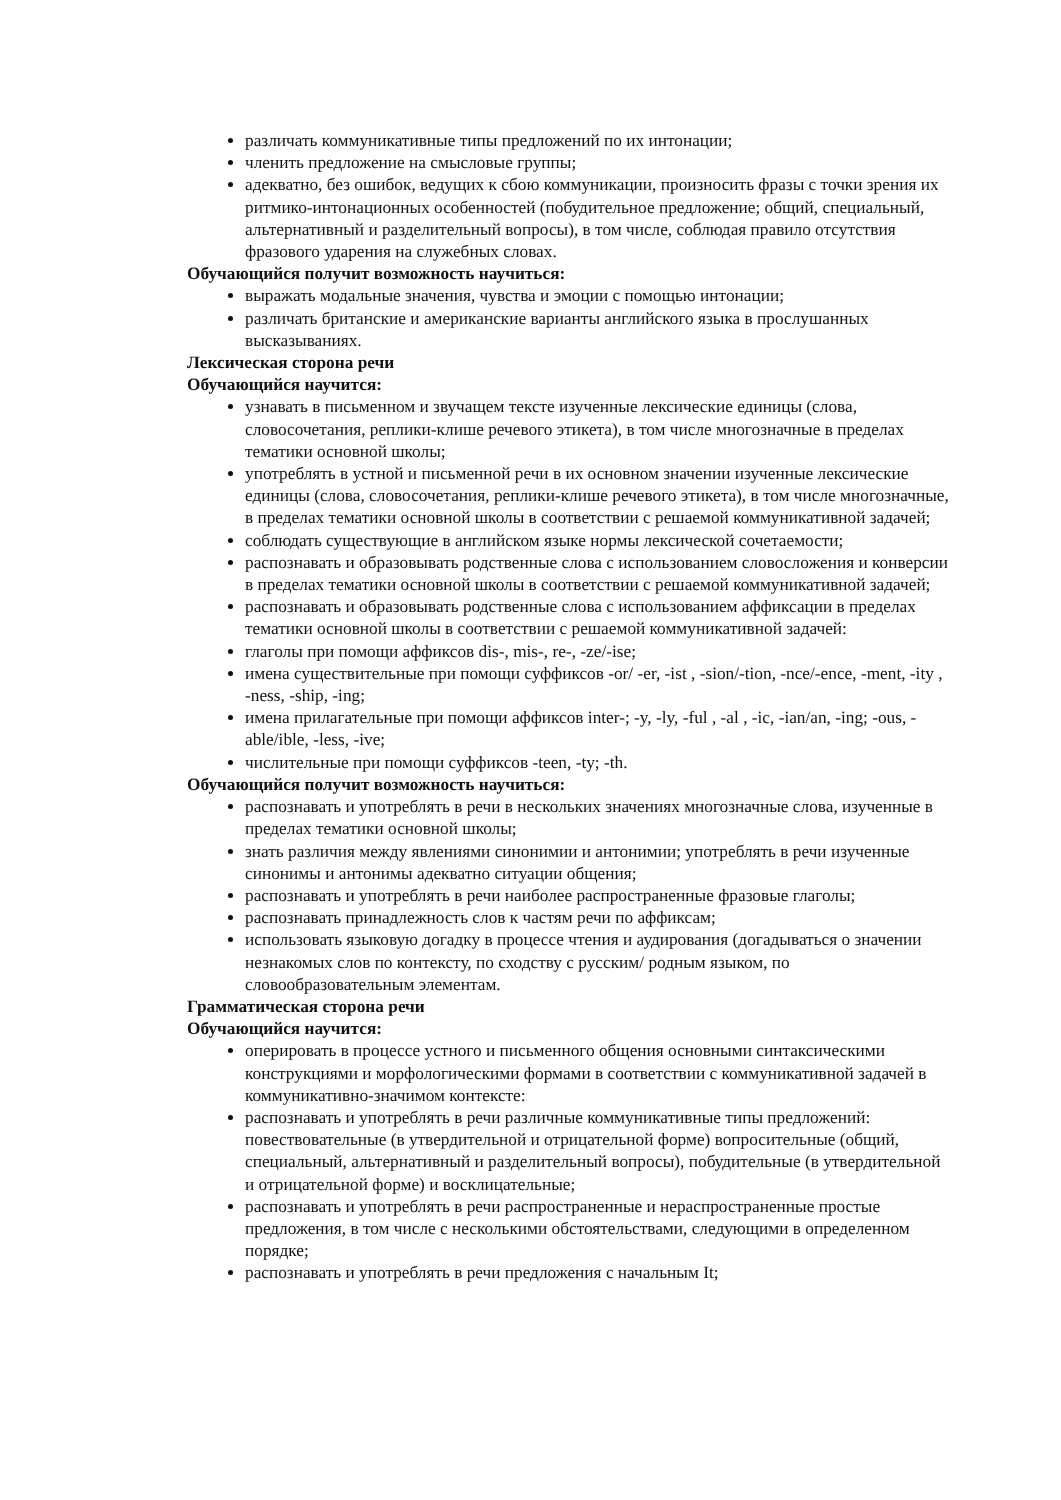различать коммуникативные типы предложений по их интонации;
членить предложение на смысловые группы;
адекватно, без ошибок, ведущих к сбою коммуникации, произносить фразы с точки зрения их ритмико-интонационных особенностей (побудительное предложение; общий, специальный, альтернативный и разделительный вопросы), в том числе, соблюдая правило отсутствия фразового ударения на служебных словах.
Обучающийся получит возможность научиться:
выражать модальные значения, чувства и эмоции с помощью интонации;
различать британские и американские варианты английского языка в прослушанных высказываниях.
Лексическая сторона речи
Обучающийся научится:
узнавать в письменном и звучащем тексте изученные лексические единицы (слова, словосочетания, реплики-клише речевого этикета), в том числе многозначные в пределах тематики основной школы;
употреблять в устной и письменной речи в их основном значении изученные лексические единицы (слова, словосочетания, реплики-клише речевого этикета), в том числе многозначные, в пределах тематики основной школы в соответствии с решаемой коммуникативной задачей;
соблюдать существующие в английском языке нормы лексической сочетаемости;
распознавать и образовывать родственные слова с использованием словосложения и конверсии в пределах тематики основной школы в соответствии с решаемой коммуникативной задачей;
распознавать и образовывать родственные слова с использованием аффиксации в пределах тематики основной школы в соответствии с решаемой коммуникативной задачей:
глаголы при помощи аффиксов dis-, mis-, re-, -ze/-ise;
имена существительные при помощи суффиксов -or/ -er, -ist , -sion/-tion, -nce/-ence, -ment, -ity , -ness, -ship, -ing;
имена прилагательные при помощи аффиксов inter-; -y, -ly, -ful , -al , -ic, -ian/an, -ing; -ous, -able/ible, -less, -ive;
числительные при помощи суффиксов -teen, -ty; -th.
Обучающийся получит возможность научиться:
распознавать и употреблять в речи в нескольких значениях многозначные слова, изученные в пределах тематики основной школы;
знать различия между явлениями синонимии и антонимии; употреблять в речи изученные синонимы и антонимы адекватно ситуации общения;
распознавать и употреблять в речи наиболее распространенные фразовые глаголы;
распознавать принадлежность слов к частям речи по аффиксам;
использовать языковую догадку в процессе чтения и аудирования (догадываться о значении незнакомых слов по контексту, по сходству с русским/ родным языком, по словообразовательным элементам.
Грамматическая сторона речи
Обучающийся научится:
оперировать в процессе устного и письменного общения основными синтаксическими конструкциями и морфологическими формами в соответствии с коммуникативной задачей в коммуникативно-значимом контексте:
распознавать и употреблять в речи различные коммуникативные типы предложений: повествовательные (в утвердительной и отрицательной форме) вопросительные (общий, специальный, альтернативный и разделительный вопросы), побудительные (в утвердительной и отрицательной форме) и восклицательные;
распознавать и употреблять в речи распространенные и нераспространенные простые предложения, в том числе с несколькими обстоятельствами, следующими в определенном порядке;
распознавать и употреблять в речи предложения с начальным It;